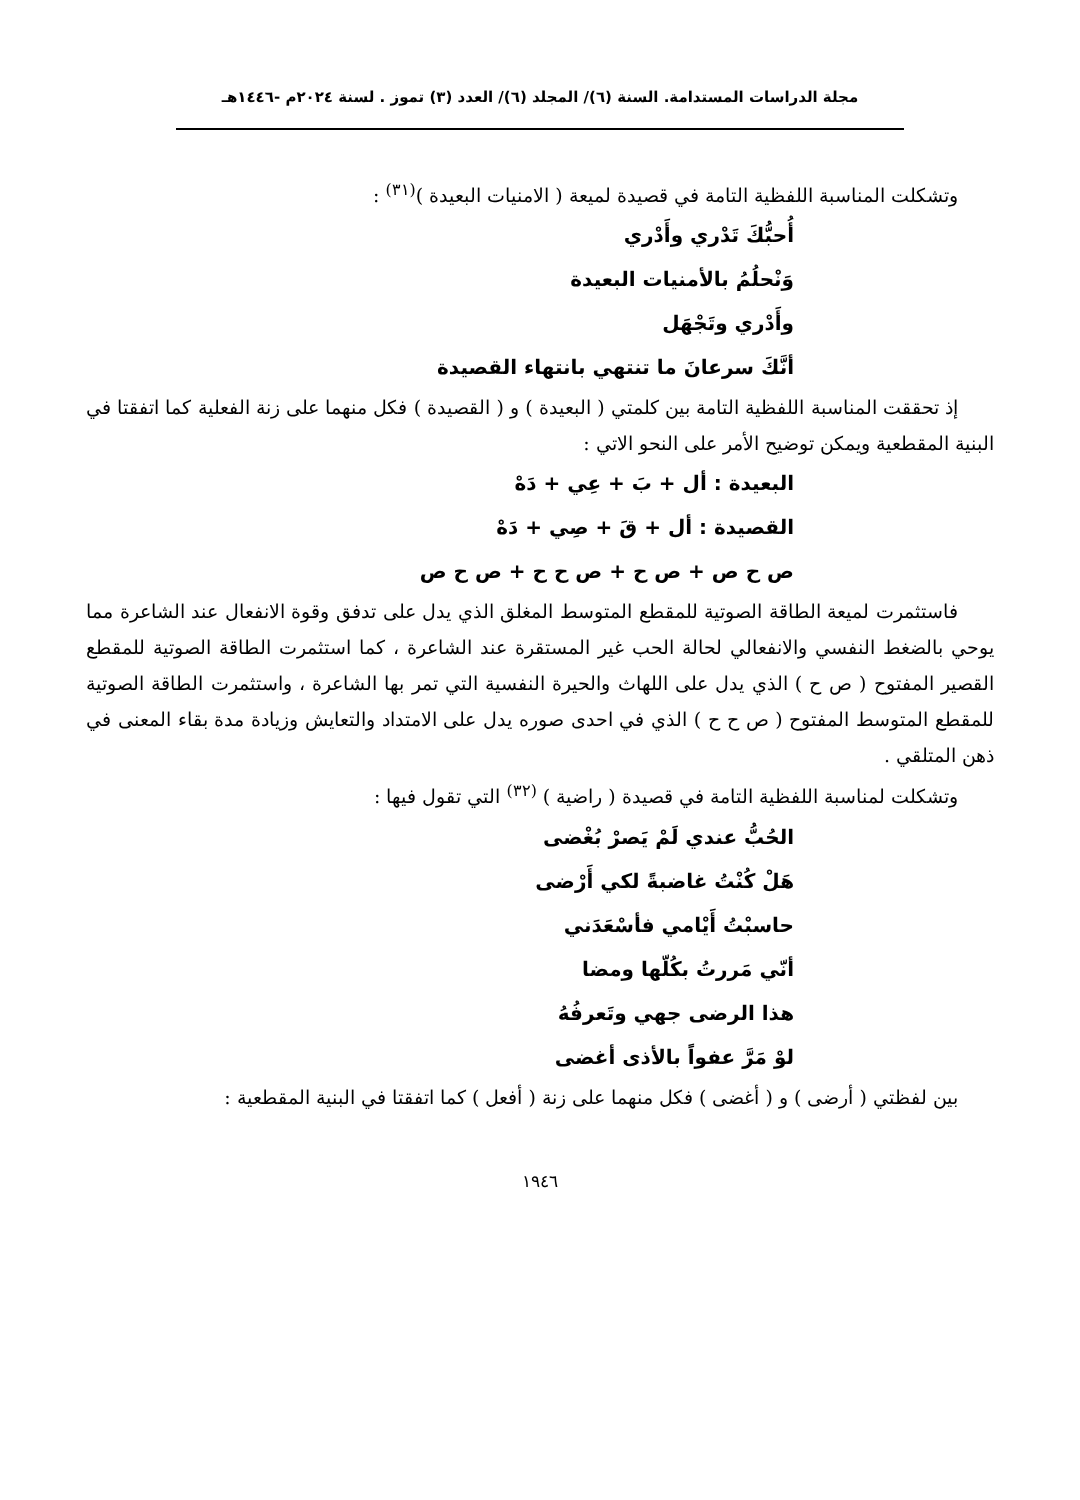مجلة الدراسات المستدامة. السنة (٦)/ المجلد (٦)/ العدد (٣) تموز . لسنة ٢٠٢٤م -١٤٤٦هـ
وتشكلت المناسبة اللفظية التامة في قصيدة لميعة ( الامنيات البعيدة )<sup>(٣١)</sup> :
أُحبُّكَ تَدْري وأَدْري
وَنْحلُمُ بالأمنيات البعيدة
وأَدْري وتَجْهَل
أنَّكَ سرعانَ ما تنتهي بانتهاء القصيدة
إذ تحققت المناسبة اللفظية التامة بين كلمتي ( البعيدة ) و ( القصيدة ) فكل منهما على زنة الفعلية كما اتفقتا في البنية المقطعية ويمكن توضيح الأمر على النحو الاتي :
البعيدة : أل + بَ + عِي + دَهْ
القصيدة : أل + قَ + صِي + دَهْ
ص ح ص + ص ح + ص ح ح + ص ح ص
فاستثمرت لميعة الطاقة الصوتية للمقطع المتوسط المغلق الذي يدل على تدفق وقوة الانفعال عند الشاعرة مما يوحي بالضغط النفسي والانفعالي لحالة الحب غير المستقرة عند الشاعرة ، كما استثمرت الطاقة الصوتية للمقطع القصير المفتوح ( ص ح ) الذي يدل على اللهاث والحيرة النفسية التي تمر بها الشاعرة ، واستثمرت الطاقة الصوتية للمقطع المتوسط المفتوح ( ص ح ح ) الذي في احدى صوره يدل على الامتداد والتعايش وزيادة مدة بقاء المعنى في ذهن المتلقي .
وتشكلت لمناسبة اللفظية التامة في قصيدة ( راضية ) <sup>(٣٢)</sup> التي تقول فيها :
الحُبُّ عندي لَمْ يَصرْ بُغْضى
هَلْ كُنْتُ غاضبةً لكي أَرْضى
حاسبْتُ أَيْامي فأسْعَدَني
أنّي مَررتُ بكُلّها ومضا
هذا الرضى جهي وتَعرفُهُ
لوْ مَرَّ عفواً بالأذى أغضى
بين لفظتي ( أرضى ) و ( أغضى ) فكل منهما على زنة ( أفعل ) كما اتفقتا في البنية المقطعية :
١٩٤٦